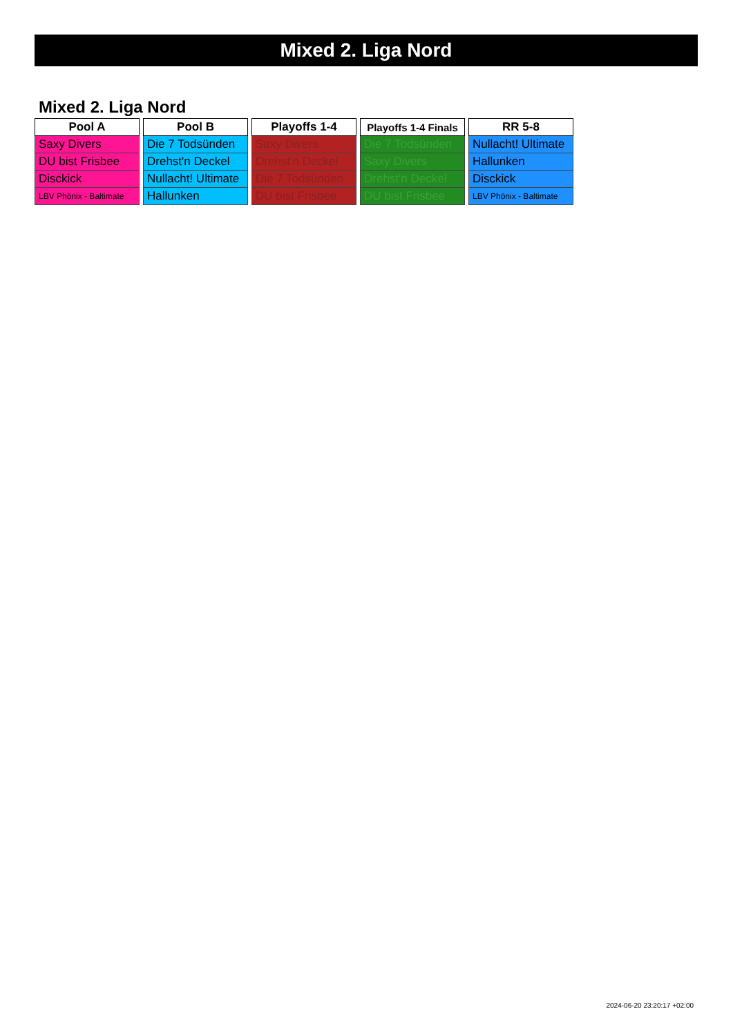Mixed 2. Liga Nord
Mixed 2. Liga Nord
| Pool A |
| --- |
| Saxy Divers |
| DU bist Frisbee |
| Disckick |
| LBV Phönix - Baltimate |
| Pool B |
| --- |
| Die 7 Todsünden |
| Drehst'n Deckel |
| Nullacht! Ultimate |
| Hallunken |
| Playoffs 1-4 |
| --- |
| Saxy Divers |
| Drehst'n Deckel |
| Die 7 Todsünden |
| DU bist Frisbee |
| Playoffs 1-4 Finals |
| --- |
| Die 7 Todsünden |
| Saxy Divers |
| Drehst'n Deckel |
| DU bist Frisbee |
| RR 5-8 |
| --- |
| Nullacht! Ultimate |
| Hallunken |
| Disckick |
| LBV Phönix - Baltimate |
2024-06-20 23:20:17 +02:00